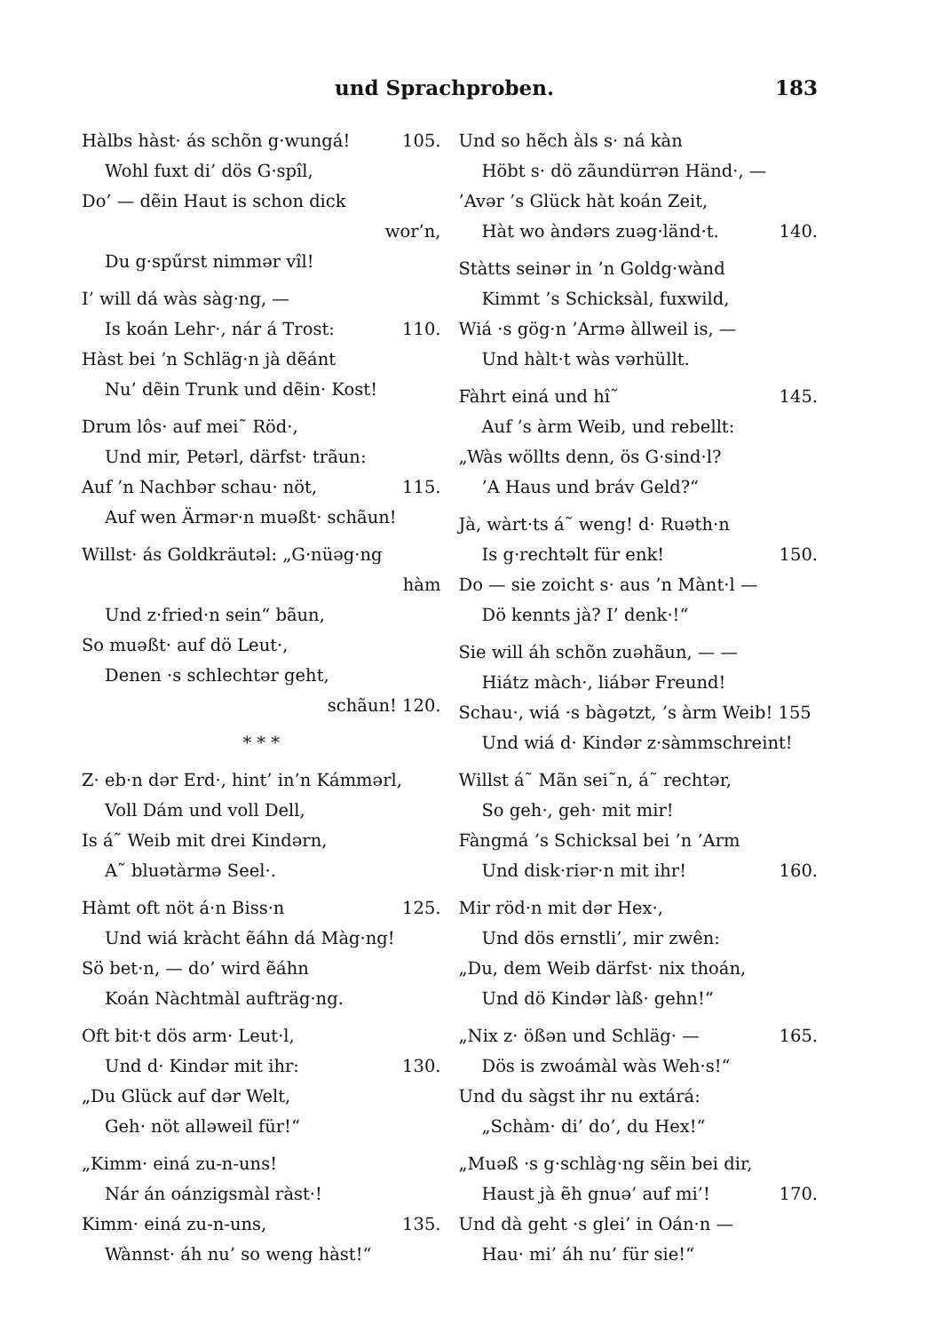und Sprachproben. 183
Hàlbs hàst· ás schõn g·wungá! 105.
Wohl fuxt di’ dös G·spîl,
Do’ — dẽin Haut is schon dick
wor’n,
Du g·spűrst nimmər vîl!
I’ will dá wàs sàg·ng, —
Is koán Lehr·, nár á Trost: 110.
Hàst bei ’n Schläg·n jà dẽánt
Nu’ dẽin Trunk und dẽin· Kost!
Drum lôs· auf mei˜ Röd·,
Und mir, Petərl, därfst· trãun:
Auf ’n Nachbər schau· nöt, 115.
Auf wen Ärmər·n muəßt· schãun!
Willst· ás Goldkräutəl: „G·nüəg·ng
hàm
Und z·fried·n sein“ bãun,
So muəßt· auf dö Leut·,
Denen ·s schlechtər geht,
schãun! 120.
* * *
Z· eb·n dər Erd·, hint’ in’n Kámmərl,
Voll Dám und voll Dell,
Is á˜ Weib mit drei Kindərn,
A˜ bluətàrmə Seel·.
Hàmt oft nöt á·n Biss·n 125.
Und wiá kràcht ẽáhn dá Màg·ng!
Sö bet·n, — do’ wird ẽáhn
Koán Nàchtmàl aufträg·ng.
Oft bit·t dös arm· Leut·l,
Und d· Kindər mit ihr: 130.
„Du Glück auf dər Welt,
Geh· nöt alləweil für!“
„Kimm· einá zu-n-uns!
Nár án oánzigsmàl ràst·!
Kimm· einá zu-n-uns, 135.
Wànnst· áh nu’ so weng hàst!“
Und so hẽch àls s· ná kàn
Höbt s· dö zãundürrən Händ·, —
’Avər ’s Glück hàt koán Zeit,
Hàt wo àndərs zuəg·länd·t. 140.
Stàtts seinər in ’n Goldg·wànd
Kimmt ’s Schicksàl, fuxwild,
Wiá ·s gög·n ’Armə àllweil is, —
Und hàlt·t wàs vərhüllt.
Fàhrt einá und hî˜ 145.
Auf ’s àrm Weib, und rebellt:
„Wàs wöllts denn, ös G·sind·l?
’A Haus und bráv Geld?“
Jà, wàrt·ts á˜ weng! d· Ruəth·n
Is g·rechtəlt für enk! 150.
Do — sie zoicht s· aus ’n Mànt·l —
Dö kennts jà? I’ denk·!“
Sie will áh schõn zuəhãun, — —
Hiátz màch·, liábər Freund!
Schau·, wiá ·s bàgətzt, ’s àrm Weib! 155
Und wiá d· Kindər z·sàmmschreint!
Willst á˜ Mãn sei˜n, á˜ rechtər,
So geh·, geh· mit mir!
Fàngmá ’s Schicksal bei ’n ’Arm
Und disk·riər·n mit ihr! 160.
Mir röd·n mit dər Hex·,
Und dös ernstli’, mir zwên:
„Du, dem Weib därfst· nix thoán,
Und dö Kindər làß· gehn!“
„Nix z· ößən und Schläg· — 165.
Dös is zwoámàl wàs Weh·s!“
Und du sàgst ihr nu extárá:
„Schàm· di’ do’, du Hex!“
„Muəß ·s g·schlàg·ng sẽin bei dir,
Haust jà ẽh gnuə’ auf mi’! 170.
Und dà geht ·s glei’ in Oán·n —
Hau· mi’ áh nu’ für sie!“